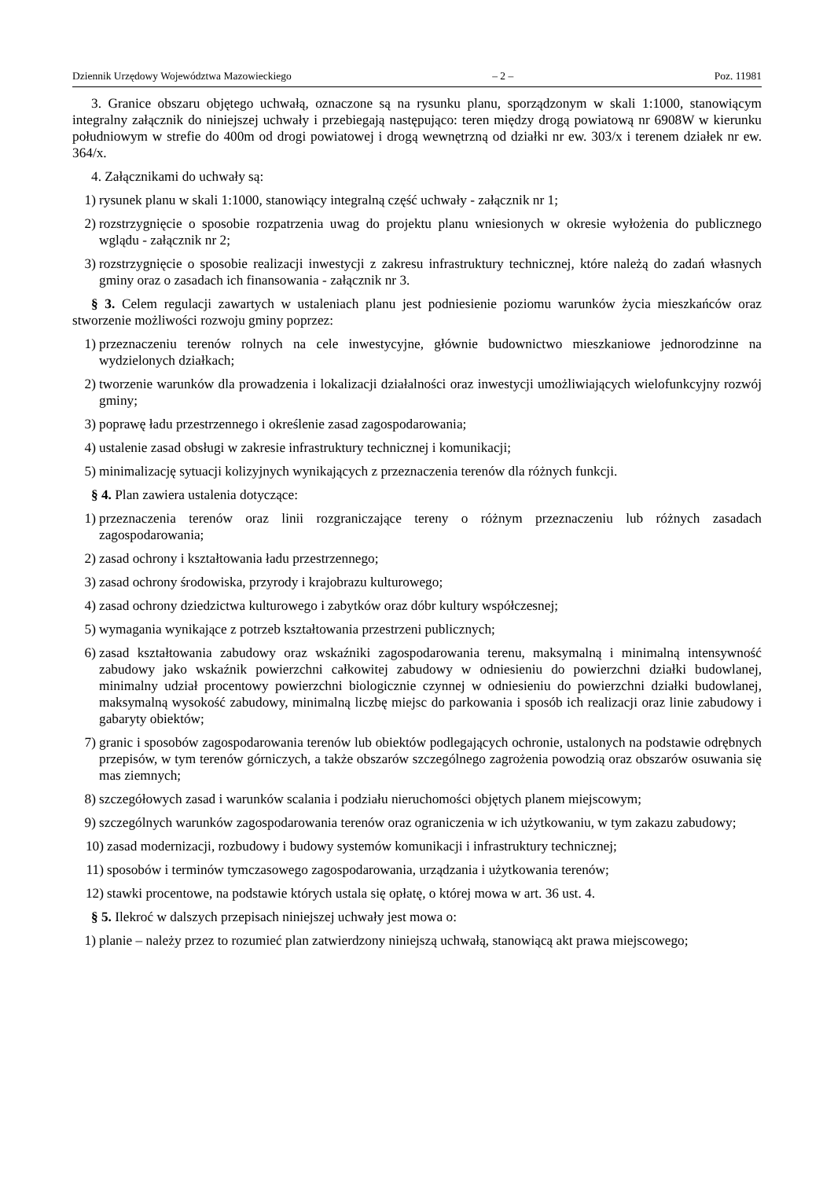Dziennik Urzędowy Województwa Mazowieckiego – 2 – Poz. 11981
3. Granice obszaru objętego uchwałą, oznaczone są na rysunku planu, sporządzonym w skali 1:1000, stanowiącym integralny załącznik do niniejszej uchwały i przebiegają następująco: teren między drogą powiatową nr 6908W w kierunku południowym w strefie do 400m od drogi powiatowej i drogą wewnętrzną od działki nr ew. 303/x i terenem działek nr ew. 364/x.
4. Załącznikami do uchwały są:
1) rysunek planu w skali 1:1000, stanowiący integralną część uchwały - załącznik nr 1;
2) rozstrzygnięcie o sposobie rozpatrzenia uwag do projektu planu wniesionych w okresie wyłożenia do publicznego wglądu - załącznik nr 2;
3) rozstrzygnięcie o sposobie realizacji inwestycji z zakresu infrastruktury technicznej, które należą do zadań własnych gminy oraz o zasadach ich finansowania - załącznik nr 3.
§ 3. Celem regulacji zawartych w ustaleniach planu jest podniesienie poziomu warunków życia mieszkańców oraz stworzenie możliwości rozwoju gminy poprzez:
1) przeznaczeniu terenów rolnych na cele inwestycyjne, głównie budownictwo mieszkaniowe jednorodzinne na wydzielonych działkach;
2) tworzenie warunków dla prowadzenia i lokalizacji działalności oraz inwestycji umożliwiających wielofunkcyjny rozwój gminy;
3) poprawę ładu przestrzennego i określenie zasad zagospodarowania;
4) ustalenie zasad obsługi w zakresie infrastruktury technicznej i komunikacji;
5) minimalizację sytuacji kolizyjnych wynikających z przeznaczenia terenów dla różnych funkcji.
§ 4. Plan zawiera ustalenia dotyczące:
1) przeznaczenia terenów oraz linii rozgraniczające tereny o różnym przeznaczeniu lub różnych zasadach zagospodarowania;
2) zasad ochrony i kształtowania ładu przestrzennego;
3) zasad ochrony środowiska, przyrody i krajobrazu kulturowego;
4) zasad ochrony dziedzictwa kulturowego i zabytków oraz dóbr kultury współczesnej;
5) wymagania wynikające z potrzeb kształtowania przestrzeni publicznych;
6) zasad kształtowania zabudowy oraz wskaźniki zagospodarowania terenu, maksymalną i minimalną intensywność zabudowy jako wskaźnik powierzchni całkowitej zabudowy w odniesieniu do powierzchni działki budowlanej, minimalny udział procentowy powierzchni biologicznie czynnej w odniesieniu do powierzchni działki budowlanej, maksymalną wysokość zabudowy, minimalną liczbę miejsc do parkowania i sposób ich realizacji oraz linie zabudowy i gabaryty obiektów;
7) granic i sposobów zagospodarowania terenów lub obiektów podlegających ochronie, ustalonych na podstawie odrębnych przepisów, w tym terenów górniczych, a także obszarów szczególnego zagrożenia powodzią oraz obszarów osuwania się mas ziemnych;
8) szczegółowych zasad i warunków scalania i podziału nieruchomości objętych planem miejscowym;
9) szczególnych warunków zagospodarowania terenów oraz ograniczenia w ich użytkowaniu, w tym zakazu zabudowy;
10) zasad modernizacji, rozbudowy i budowy systemów komunikacji i infrastruktury technicznej;
11) sposobów i terminów tymczasowego zagospodarowania, urządzania i użytkowania terenów;
12) stawki procentowe, na podstawie których ustala się opłatę, o której mowa w art. 36 ust. 4.
§ 5. Ilekroć w dalszych przepisach niniejszej uchwały jest mowa o:
1) planie – należy przez to rozumieć plan zatwierdzony niniejszą uchwałą, stanowiącą akt prawa miejscowego;